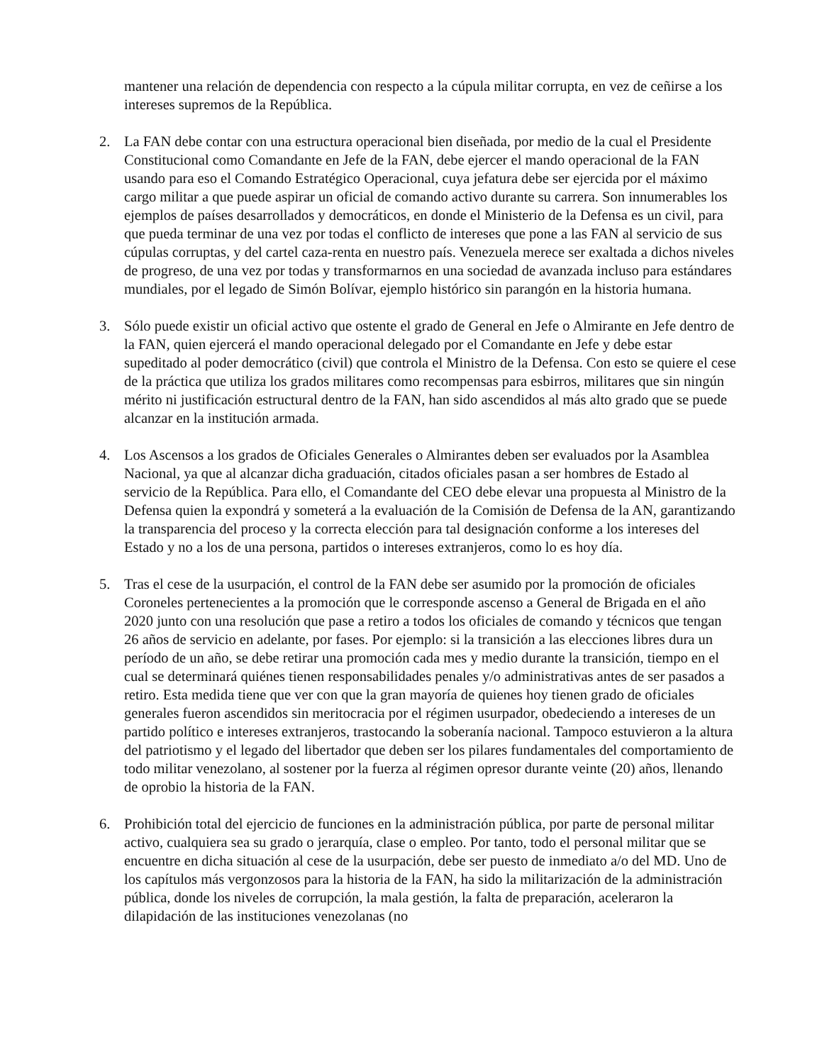mantener una relación de dependencia con respecto a la cúpula militar corrupta, en vez de ceñirse a los intereses supremos de la República.
2. La FAN debe contar con una estructura operacional bien diseñada, por medio de la cual el Presidente Constitucional como Comandante en Jefe de la FAN, debe ejercer el mando operacional de la FAN usando para eso el Comando Estratégico Operacional, cuya jefatura debe ser ejercida por el máximo cargo militar a que puede aspirar un oficial de comando activo durante su carrera. Son innumerables los ejemplos de países desarrollados y democráticos, en donde el Ministerio de la Defensa es un civil, para que pueda terminar de una vez por todas el conflicto de intereses que pone a las FAN al servicio de sus cúpulas corruptas, y del cartel caza-renta en nuestro país. Venezuela merece ser exaltada a dichos niveles de progreso, de una vez por todas y transformarnos en una sociedad de avanzada incluso para estándares mundiales, por el legado de Simón Bolívar, ejemplo histórico sin parangón en la historia humana.
3. Sólo puede existir un oficial activo que ostente el grado de General en Jefe o Almirante en Jefe dentro de la FAN, quien ejercerá el mando operacional delegado por el Comandante en Jefe y debe estar supeditado al poder democrático (civil) que controla el Ministro de la Defensa. Con esto se quiere el cese de la práctica que utiliza los grados militares como recompensas para esbirros, militares que sin ningún mérito ni justificación estructural dentro de la FAN, han sido ascendidos al más alto grado que se puede alcanzar en la institución armada.
4. Los Ascensos a los grados de Oficiales Generales o Almirantes deben ser evaluados por la Asamblea Nacional, ya que al alcanzar dicha graduación, citados oficiales pasan a ser hombres de Estado al servicio de la República. Para ello, el Comandante del CEO debe elevar una propuesta al Ministro de la Defensa quien la expondrá y someterá a la evaluación de la Comisión de Defensa de la AN, garantizando la transparencia del proceso y la correcta elección para tal designación conforme a los intereses del Estado y no a los de una persona, partidos o intereses extranjeros, como lo es hoy día.
5. Tras el cese de la usurpación, el control de la FAN debe ser asumido por la promoción de oficiales Coroneles pertenecientes a la promoción que le corresponde ascenso a General de Brigada en el año 2020 junto con una resolución que pase a retiro a todos los oficiales de comando y técnicos que tengan 26 años de servicio en adelante, por fases. Por ejemplo: si la transición a las elecciones libres dura un período de un año, se debe retirar una promoción cada mes y medio durante la transición, tiempo en el cual se determinará quiénes tienen responsabilidades penales y/o administrativas antes de ser pasados a retiro. Esta medida tiene que ver con que la gran mayoría de quienes hoy tienen grado de oficiales generales fueron ascendidos sin meritocracia por el régimen usurpador, obedeciendo a intereses de un partido político e intereses extranjeros, trastocando la soberanía nacional. Tampoco estuvieron a la altura del patriotismo y el legado del libertador que deben ser los pilares fundamentales del comportamiento de todo militar venezolano, al sostener por la fuerza al régimen opresor durante veinte (20) años, llenando de oprobio la historia de la FAN.
6. Prohibición total del ejercicio de funciones en la administración pública, por parte de personal militar activo, cualquiera sea su grado o jerarquía, clase o empleo. Por tanto, todo el personal militar que se encuentre en dicha situación al cese de la usurpación, debe ser puesto de inmediato a/o del MD. Uno de los capítulos más vergonzosos para la historia de la FAN, ha sido la militarización de la administración pública, donde los niveles de corrupción, la mala gestión, la falta de preparación, aceleraron la dilapidación de las instituciones venezolanas (no